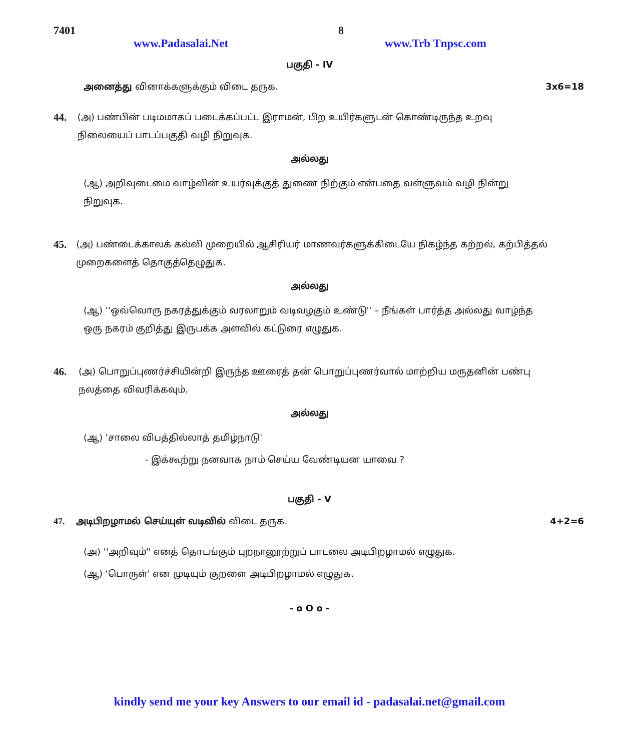7401 8
www.Padasalai.Net www.Trb Tnpsc.com
பகுதி - IV
அனைத்து வினாக்களுக்கும் விடை தருக. 3x6=18
44. (அ) பண்பின் படிமமாகப் படைக்கப்பட்ட இராமன், பிற உயிர்களுடன் கொண்டிருந்த உறவு நிலையைப் பாடப்பகுதி வழி நிறுவுக.
அல்லது
(ஆ) அறிவுடைமை வாழ்வின் உயர்வுக்குத் துணை நிற்கும் என்பதை வள்ளுவம் வழி நின்று நிறுவுக.
45. (அ) பண்டைக்காலக் கல்வி முறையில் ஆசிரியர் மாணவர்களுக்கிடையே நிகழ்ந்த கற்றல், கற்பித்தல் முறைகளைத் தொகுத்தெழுதுக.
அல்லது
(ஆ) ''ஒவ்வொரு நகரத்துக்கும் வரலாறும் வடிவழகும் உண்டு'' – நீங்கள் பார்த்த அல்லது வாழ்ந்த ஒரு நகரம் குறித்து இருபக்க அளவில் கட்டுரை எழுதுக.
46. (அ) பொறுப்புணர்ச்சியின்றி இருந்த ஊரைத் தன் பொறுப்புணர்வால் மாற்றிய மருதனின் பண்பு நலத்தை விவரிக்கவும்.
அல்லது
(ஆ) 'சாலை விபத்தில்லாத் தமிழ்நாடு'
- இக்கூற்று நனவாக நாம் செய்ய வேண்டியன யாவை ?
பகுதி - V
47. அடிபிறழாமல் செய்யுள் வடிவில் விடை தருக. 4+2=6
(அ) ''அறிவும்'' எனத் தொடங்கும் புறநானூற்றுப் பாடலை அடிபிறழாமல் எழுதுக.
(ஆ) 'பொருள்' என முடியும் குறளை அடிபிறழாமல் எழுதுக.
- o O o -
kindly send me your key Answers to our email id - padasalai.net@gmail.com